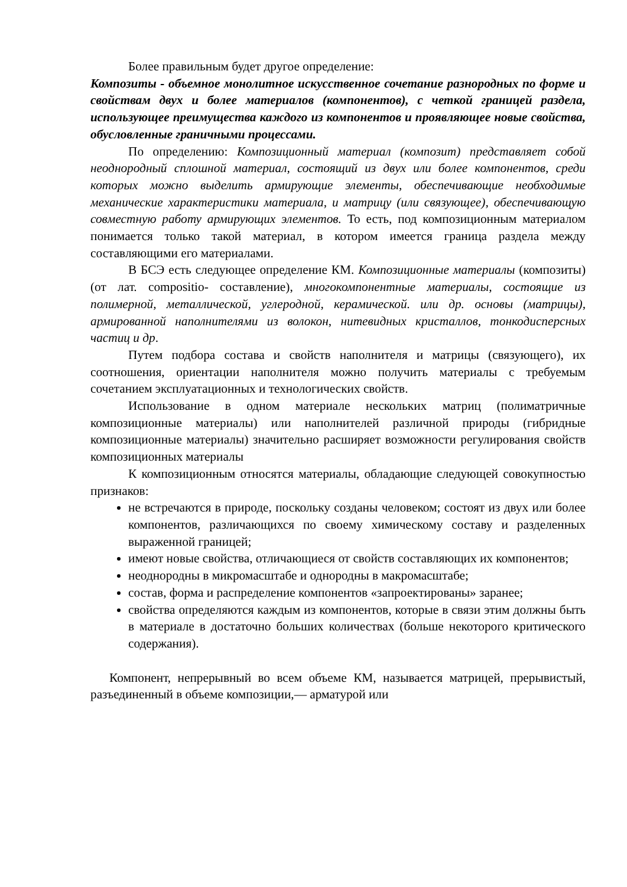Более правильным будет другое определение:
Композиты - объемное монолитное искусственное сочетание разнородных по форме и свойствам двух и более материалов (компонентов), с четкой границей раздела, использующее преимущества каждого из компонентов и проявляющее новые свойства, обусловленные граничными процессами.
По определению: Композиционный материал (композит) представляет собой неоднородный сплошной материал, состоящий из двух или более компонентов, среди которых можно выделить армирующие элементы, обеспечивающие необходимые механические характеристики материала, и матрицу (или связующее), обеспечивающую совместную работу армирующих элементов. То есть, под композиционным материалом понимается только такой материал, в котором имеется граница раздела между составляющими его материалами.
В БСЭ есть следующее определение КМ. Композиционные материалы (композиты) (от лат. compositio- составление), многокомпонентные материалы, состоящие из полимерной, металлической, углеродной, керамической. или др. основы (матрицы), армированной наполнителями из волокон, нитевидных кристаллов, тонкодисперсных частиц и др.
Путем подбора состава и свойств наполнителя и матрицы (связующего), их соотношения, ориентации наполнителя можно получить материалы с требуемым сочетанием эксплуатационных и технологических свойств.
Использование в одном материале нескольких матриц (полиматричные композиционные материалы) или наполнителей различной природы (гибридные композиционные материалы) значительно расширяет возможности регулирования свойств композиционных материалы
К композиционным относятся материалы, обладающие следующей совокупностью признаков:
не встречаются в природе, поскольку созданы человеком; состоят из двух или более компонентов, различающихся по своему химическому составу и разделенных выраженной границей;
имеют новые свойства, отличающиеся от свойств составляющих их компонентов;
неоднородны в микромасштабе и однородны в макромасштабе;
состав, форма и распределение компонентов «запроектированы» заранее;
свойства определяются каждым из компонентов, которые в связи этим должны быть в материале в достаточно больших количествах (больше некоторого критического содержания).
Компонент, непрерывный во всем объеме КМ, называется матрицей, прерывистый, разъединенный в объеме композиции,— арматурой или